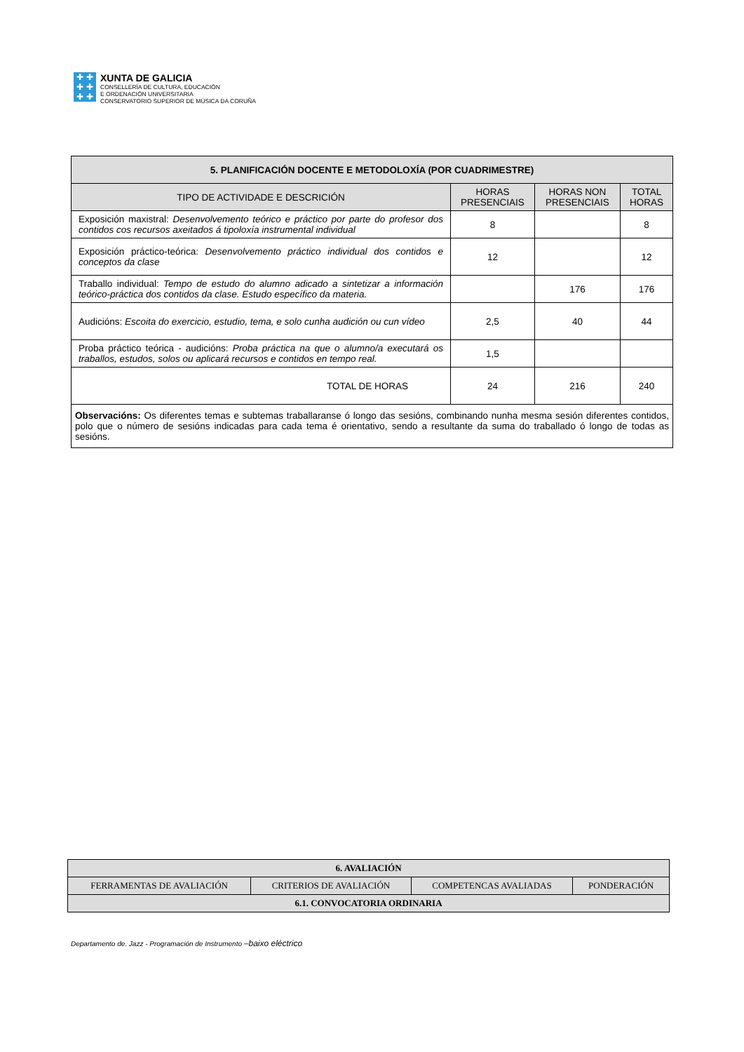✚ ✚
✚ ✚
✚ ✚
XUNTA DE GALICIA
CONSELLERÍA DE CULTURA, EDUCACIÓN
E ORDENACIÓN UNIVERSITARIA
CONSERVATORIO SUPERIOR DE MÚSICA DA CORUÑA
| 5. PLANIFICACIÓN DOCENTE E METODOLOXÍA (POR CUADRIMESTRE) | | | |
| --- | --- | --- | --- |
| TIPO DE ACTIVIDADE E DESCRICIÓN | HORAS PRESENCIAIS | HORAS NON PRESENCIAIS | TOTAL HORAS |
| Exposición maxistral: Desenvolvemento teórico e práctico por parte do profesor dos contidos cos recursos axeitados á tipoloxía instrumental individual | 8 | | 8 |
| Exposición práctico-teórica: Desenvolvemento práctico individual dos contidos e conceptos da clase | 12 | | 12 |
| Traballo individual: Tempo de estudo do alumno adicado a sintetizar a información teórico-práctica dos contidos da clase. Estudo específico da materia. | | 176 | 176 |
| Audicións: Escoita do exercicio, estudio, tema, e solo cunha audición ou cun vídeo | 2,5 | 40 | 44 |
| Proba práctico teórica - audicións: Proba práctica na que o alumno/a executará os traballos, estudos, solos ou aplicará recursos e contidos en tempo real. | 1,5 | | |
| TOTAL DE HORAS | 24 | 216 | 240 |
| Observacións: Os diferentes temas e subtemas traballaranse ó longo das sesións, combinando nunha mesma sesión diferentes contidos, polo que o número de sesións indicadas para cada tema é orientativo, sendo a resultante da suma do traballado ó longo de todas as sesións. | | | |
| 6. AVALIACIÓN | | | |
| --- | --- | --- | --- |
| FERRAMENTAS DE AVALIACIÓN | CRITERIOS DE AVALIACIÓN | COMPETENCAS AVALIADAS | PONDERACIÓN |
| 6.1. CONVOCATORIA ORDINARIA | | | |
Departamento de. Jazz - Programación de Instrumento –baixo eléctrico